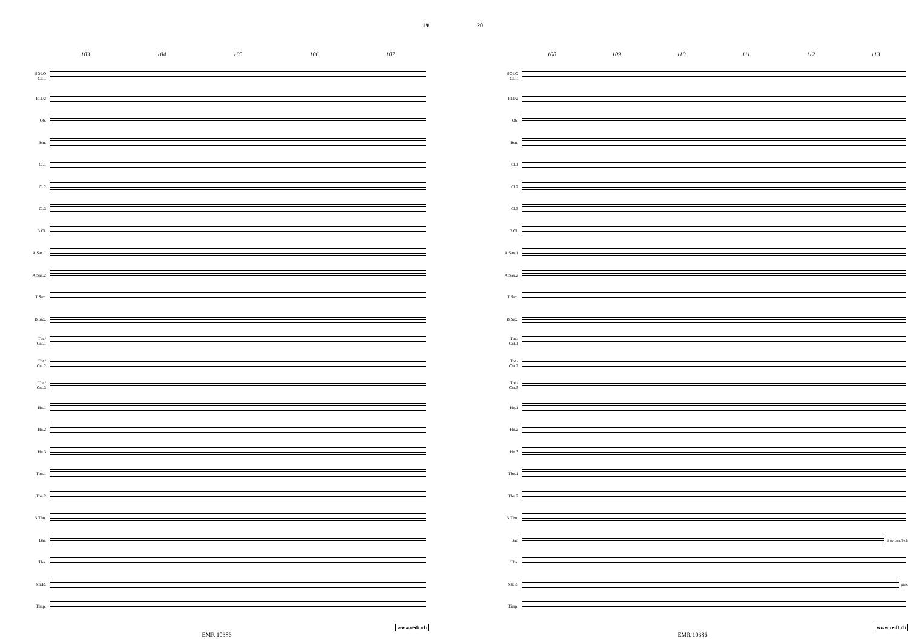19
103 104 105 106 107
SOLO
CLT.
Fl.1/2
Ob.
Bsn.
Cl.1
Cl.2
Cl.3
B.Cl.
A.Sax.1
A.Sax.2
T.Sax.
B.Sax.
Tpt./
Cnt.1
Tpt./
Cnt.2
Tpt./
Cnt.3
Hn.1
Hn.2
Hn.3
Tbn.1
Tbn.2
B.Tbn.
Bar.
Tba.
Str.B.
Timp.
www.reift.ch
EMR 10386
20
108 109 110 111 112 113
SOLO
CLT.
Fl.1/2
Ob.
Bsn.
Cl.1
Cl.2
Cl.3
B.Cl.
A.Sax.1
A.Sax.2
T.Sax.
B.Sax.
Tpt./
Cnt.1
Tpt./
Cnt.2
Tpt./
Cnt.3
Hn.1
Hn.2
Hn.3
Tbn.1
Tbn.2
B.Tbn.
Bar.
if no bsn./b.clt
Tba.
Str.B.
pizz.
Timp.
www.reift.ch
EMR 10386